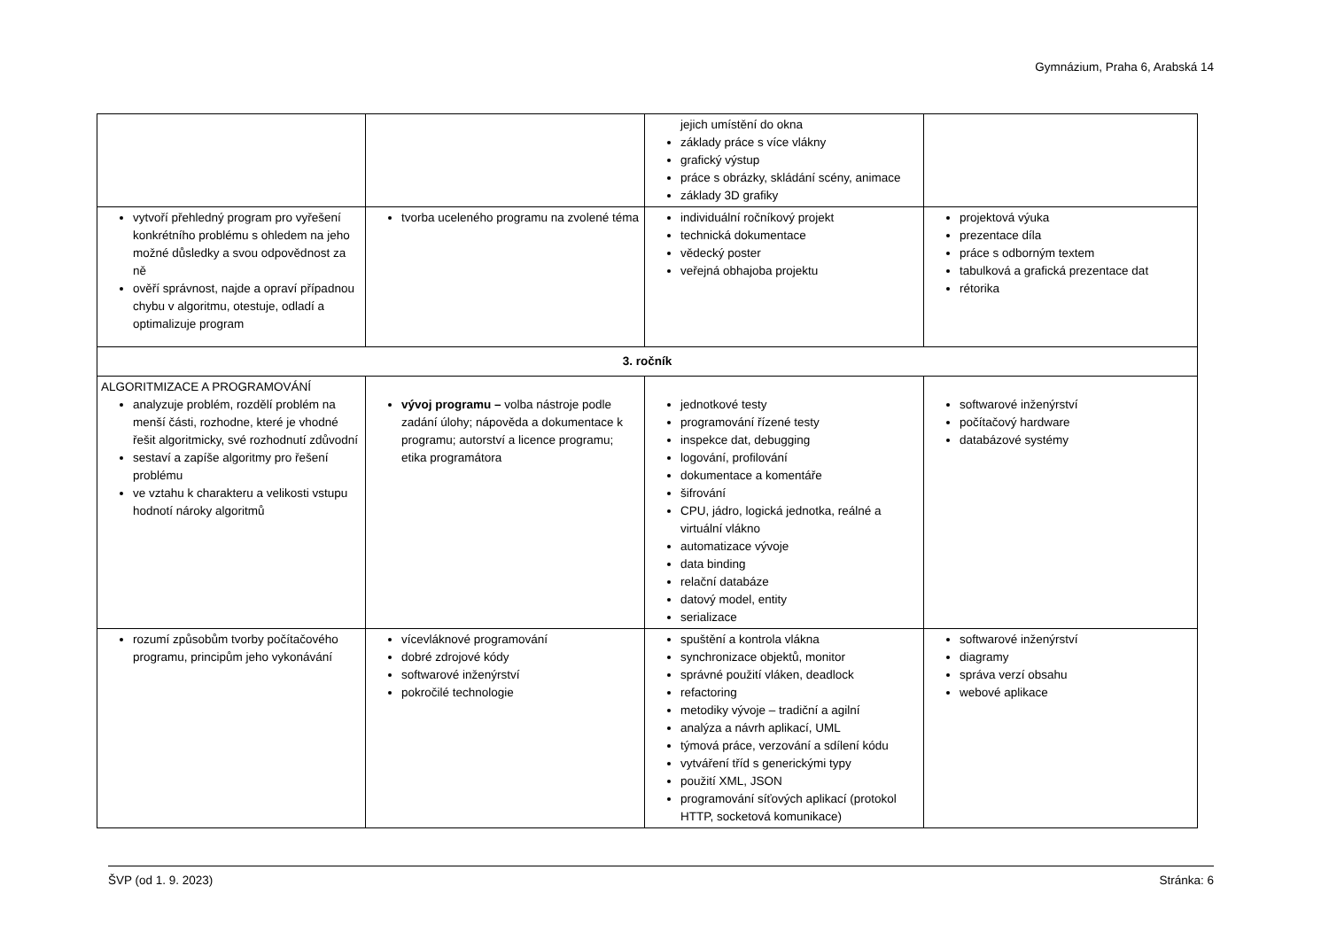Gymnázium, Praha 6, Arabská 14
| | | jejich umístění do okna základy práce s více vlákny grafický výstup práce s obrázky, skládání scény, animace základy 3D grafiky | |
| vytvoří přehledný program pro vyřešení konkrétního problému s ohledem na jeho možné důsledky a svou odpovědnost za ně ověří správnost, najde a opraví případnou chybu v algoritmu, otestuje, odladí a optimalizuje program | tvorba uceleného programu na zvolené téma | individuální ročníkový projekt technická dokumentace vědecký poster veřejná obhajoba projektu | projektová výuka prezentace díla práce s odborným textem tabulková a grafická prezentace dat rétorika |
| 3. ročník | | | |
| ALGORITMIZACE A PROGRAMOVÁNÍ analyzuje problém, rozdělí problém na menší části, rozhodne, které je vhodné řešit algoritmicky, své rozhodnutí zdůvodní sestaví a zapíše algoritmy pro řešení problému ve vztahu k charakteru a velikosti vstupu hodnotí nároky algoritmů | vývoj programu – volba nástroje podle zadání úlohy; nápověda a dokumentace k programu; autorství a licence programu; etika programátora | jednotkové testy programování řízené testy inspekce dat, debugging logování, profilování dokumentace a komentáře šifrování CPU, jádro, logická jednotka, reálné a virtuální vlákno automatizace vývoje data binding relační databáze datový model, entity serializace | softwarové inženýrství počítačový hardware databázové systémy |
| rozumí způsobům tvorby počítačového programu, principům jeho vykonávání | vícevláknové programování dobré zdrojové kódy softwarové inženýrství pokročilé technologie | spuštění a kontrola vlákna synchronizace objektů, monitor správné použití vláken, deadlock refactoring metodiky vývoje – tradiční a agilní analýza a návrh aplikací, UML týmová práce, verzování a sdílení kódu vytváření tříd s generickými typy použití XML, JSON programování síťových aplikací (protokol HTTP, socketová komunikace) | softwarové inženýrství diagramy správa verzí obsahu webové aplikace |
ŠVP (od 1. 9. 2023) Stránka: 6